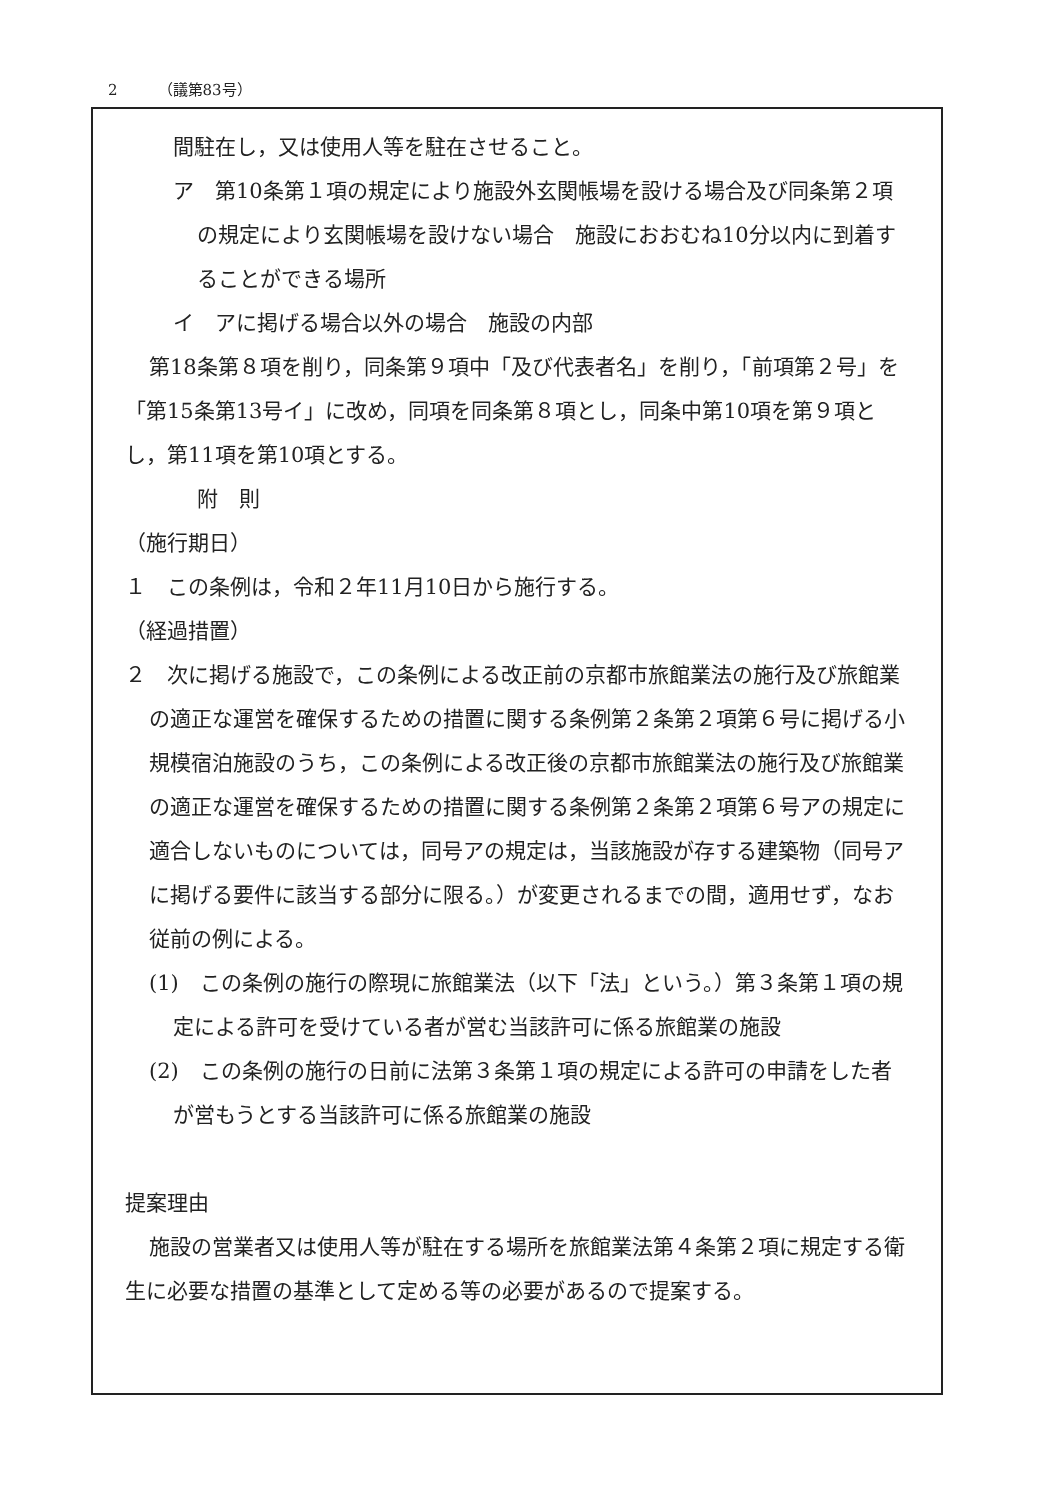2 （議第83号）
間駐在し，又は使用人等を駐在させること。
ア　第10条第１項の規定により施設外玄関帳場を設ける場合及び同条第２項の規定により玄関帳場を設けない場合　施設におおむね10分以内に到着することができる場所
イ　アに掲げる場合以外の場合　施設の内部
第18条第８項を削り，同条第９項中「及び代表者名」を削り，「前項第２号」を「第15条第13号イ」に改め，同項を同条第８項とし，同条中第10項を第９項とし，第11項を第10項とする。
附　則
（施行期日）
１　この条例は，令和２年11月10日から施行する。
（経過措置）
２　次に掲げる施設で，この条例による改正前の京都市旅館業法の施行及び旅館業の適正な運営を確保するための措置に関する条例第２条第２項第６号に掲げる小規模宿泊施設のうち，この条例による改正後の京都市旅館業法の施行及び旅館業の適正な運営を確保するための措置に関する条例第２条第２項第６号アの規定に適合しないものについては，同号アの規定は，当該施設が存する建築物（同号アに掲げる要件に該当する部分に限る。）が変更されるまでの間，適用せず，なお従前の例による。
(1)　この条例の施行の際現に旅館業法（以下「法」という。）第３条第１項の規定による許可を受けている者が営む当該許可に係る旅館業の施設
(2)　この条例の施行の日前に法第３条第１項の規定による許可の申請をした者が営もうとする当該許可に係る旅館業の施設
提案理由
施設の営業者又は使用人等が駐在する場所を旅館業法第４条第２項に規定する衛生に必要な措置の基準として定める等の必要があるので提案する。